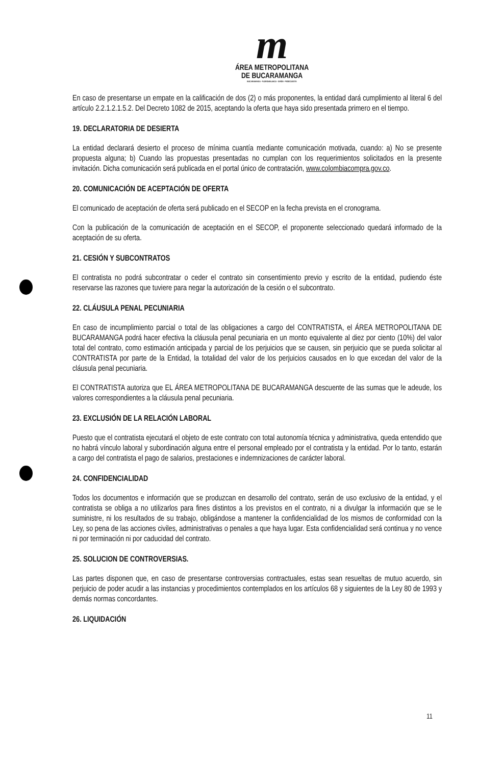m
ÁREA METROPOLITANA
DE BUCARAMANGA
BUCARAMANGA · FLORIDABLANCA · GIRÓN · PIEDECUESTA
En caso de presentarse un empate en la calificación de dos (2) o más proponentes, la entidad dará cumplimiento al literal 6 del artículo 2.2.1.2.1.5.2. Del Decreto 1082 de 2015, aceptando la oferta que haya sido presentada primero en el tiempo.
19. DECLARATORIA DE DESIERTA
La entidad declarará desierto el proceso de mínima cuantía mediante comunicación motivada, cuando: a) No se presente propuesta alguna; b) Cuando las propuestas presentadas no cumplan con los requerimientos solicitados en la presente invitación. Dicha comunicación será publicada en el portal único de contratación, www.colombiacompra.gov.co.
20. COMUNICACIÓN DE ACEPTACIÓN DE OFERTA
El comunicado de aceptación de oferta será publicado en el SECOP en la fecha prevista en el cronograma.
Con la publicación de la comunicación de aceptación en el SECOP, el proponente seleccionado quedará informado de la aceptación de su oferta.
21. CESIÓN Y SUBCONTRATOS
El contratista no podrá subcontratar o ceder el contrato sin consentimiento previo y escrito de la entidad, pudiendo éste reservarse las razones que tuviere para negar la autorización de la cesión o el subcontrato.
22. CLÁUSULA PENAL PECUNIARIA
En caso de incumplimiento parcial o total de las obligaciones a cargo del CONTRATISTA, el ÁREA METROPOLITANA DE BUCARAMANGA podrá hacer efectiva la cláusula penal pecuniaria en un monto equivalente al diez por ciento (10%) del valor total del contrato, como estimación anticipada y parcial de los perjuicios que se causen, sin perjuicio que se pueda solicitar al CONTRATISTA por parte de la Entidad, la totalidad del valor de los perjuicios causados en lo que excedan del valor de la cláusula penal pecuniaria.
El CONTRATISTA autoriza que EL ÁREA METROPOLITANA DE BUCARAMANGA descuente de las sumas que le adeude, los valores correspondientes a la cláusula penal pecuniaria.
23. EXCLUSIÓN DE LA RELACIÓN LABORAL
Puesto que el contratista ejecutará el objeto de este contrato con total autonomía técnica y administrativa, queda entendido que no habrá vínculo laboral y subordinación alguna entre el personal empleado por el contratista y la entidad. Por lo tanto, estarán a cargo del contratista el pago de salarios, prestaciones e indemnizaciones de carácter laboral.
24. CONFIDENCIALIDAD
Todos los documentos e información que se produzcan en desarrollo del contrato, serán de uso exclusivo de la entidad, y el contratista se obliga a no utilizarlos para fines distintos a los previstos en el contrato, ni a divulgar la información que se le suministre, ni los resultados de su trabajo, obligándose a mantener la confidencialidad de los mismos de conformidad con la Ley, so pena de las acciones civiles, administrativas o penales a que haya lugar. Esta confidencialidad será continua y no vence ni por terminación ni por caducidad del contrato.
25. SOLUCION DE CONTROVERSIAS.
Las partes disponen que, en caso de presentarse controversias contractuales, estas sean resueltas de mutuo acuerdo, sin perjuicio de poder acudir a las instancias y procedimientos contemplados en los artículos 68 y siguientes de la Ley 80 de 1993 y demás normas concordantes.
26. LIQUIDACIÓN
11